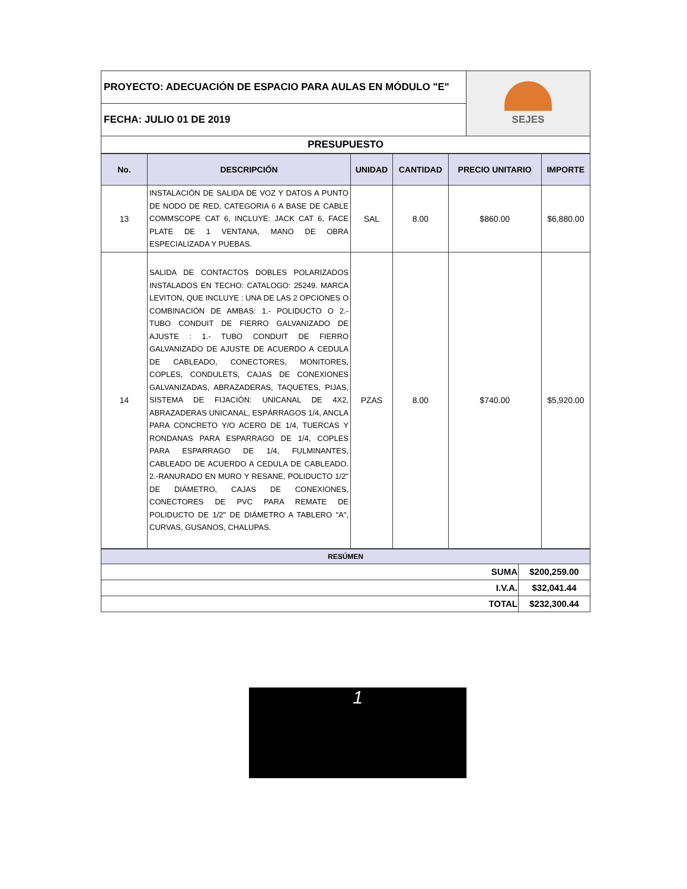| PROYECTO: ADECUACIÓN DE ESPACIO PARA AULAS EN MÓDULO "E" | SEJES |
| FECHA: JULIO 01 DE 2019 | |
| PRESUPUESTO | |
| No. | DESCRIPCIÓN | UNIDAD | CANTIDAD | PRECIO UNITARIO | IMPORTE |
| --- | --- | --- | --- | --- | --- |
| 13 | INSTALACIÓN DE SALIDA DE VOZ Y DATOS A PUNTO DE NODO DE RED, CATEGORIA 6 A BASE DE CABLE COMMSCOPE CAT 6, INCLUYE: JACK CAT 6, FACE PLATE DE 1 VENTANA, MANO DE OBRA ESPECIALIZADA Y PUEBAS. | SAL | 8.00 | $860.00 | $6,880.00 |
| 14 | SALIDA DE CONTACTOS DOBLES POLARIZADOS INSTALADOS EN TECHO: CATALOGO: 25249. MARCA LEVITON, QUE INCLUYE : UNA DE LAS 2 OPCIONES O COMBINACIÓN DE AMBAS: 1.- POLIDUCTO O 2.- TUBO CONDUIT DE FIERRO GALVANIZADO DE AJUSTE : 1.- TUBO CONDUIT DE FIERRO GALVANIZADO DE AJUSTE DE ACUERDO A CEDULA DE CABLEADO, CONECTORES, MONITORES, COPLES, CONDULETS, CAJAS DE CONEXIONES GALVANIZADAS, ABRAZADERAS, TAQUETES, PIJAS, SISTEMA DE FIJACIÓN: UNICANAL DE 4X2, ABRAZADERAS UNICANAL, ESPÁRRAGOS 1/4, ANCLA PARA CONCRETO Y/O ACERO DE 1/4, TUERCAS Y RONDANAS PARA ESPARRAGO DE 1/4, COPLES PARA ESPARRAGO DE 1/4, FULMINANTES, CABLEADO DE ACUERDO A CEDULA DE CABLEADO. 2.-RANURADO EN MURO Y RESANE, POLIDUCTO 1/2" DE DIÁMETRO, CAJAS DE CONEXIONES, CONECTORES DE PVC PARA REMATE DE POLIDUCTO DE 1/2" DE DIÁMETRO A TABLERO "A", CURVAS, GUSANOS, CHALUPAS. | PZAS | 8.00 | $740.00 | $5,920.00 |
| RESÚMEN | |
| SUMA | $200,259.00 |
| I.V.A. | $32,041.44 |
| TOTAL | $232,300.44 |
1